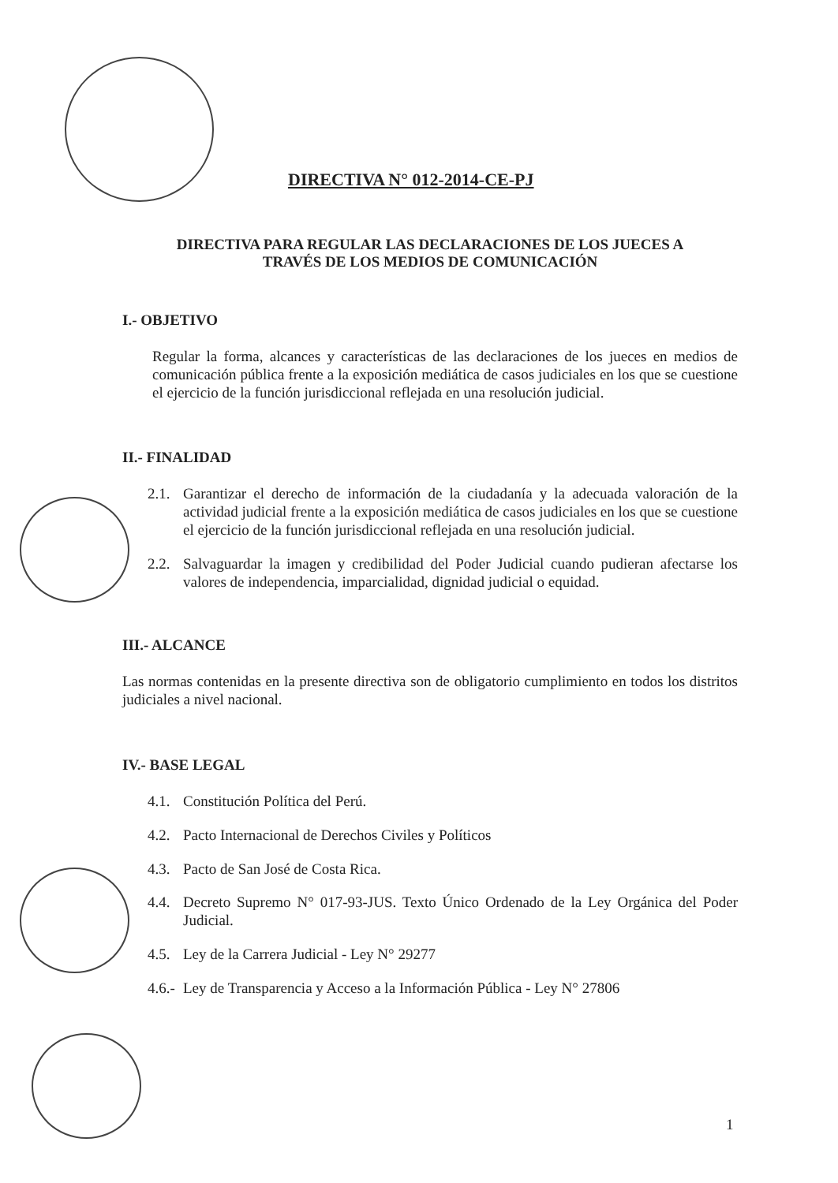DIRECTIVA N° 012-2014-CE-PJ
DIRECTIVA PARA REGULAR LAS DECLARACIONES DE LOS JUECES A
TRAVÉS DE LOS MEDIOS DE COMUNICACIÓN
I.- OBJETIVO
Regular la forma, alcances y características de las declaraciones de los jueces en medios de comunicación pública frente a la exposición mediática de casos judiciales en los que se cuestione el ejercicio de la función jurisdiccional reflejada en una resolución judicial.
II.- FINALIDAD
2.1. Garantizar el derecho de información de la ciudadanía y la adecuada valoración de la actividad judicial frente a la exposición mediática de casos judiciales en los que se cuestione el ejercicio de la función jurisdiccional reflejada en una resolución judicial.
2.2. Salvaguardar la imagen y credibilidad del Poder Judicial cuando pudieran afectarse los valores de independencia, imparcialidad, dignidad judicial o equidad.
III.- ALCANCE
Las normas contenidas en la presente directiva son de obligatorio cumplimiento en todos los distritos judiciales a nivel nacional.
IV.- BASE LEGAL
4.1. Constitución Política del Perú.
4.2. Pacto Internacional de Derechos Civiles y Políticos
4.3. Pacto de San José de Costa Rica.
4.4. Decreto Supremo N° 017-93-JUS. Texto Único Ordenado de la Ley Orgánica del Poder Judicial.
4.5. Ley de la Carrera Judicial - Ley N° 29277
4.6.- Ley de Transparencia y Acceso a la Información Pública - Ley N° 27806
1